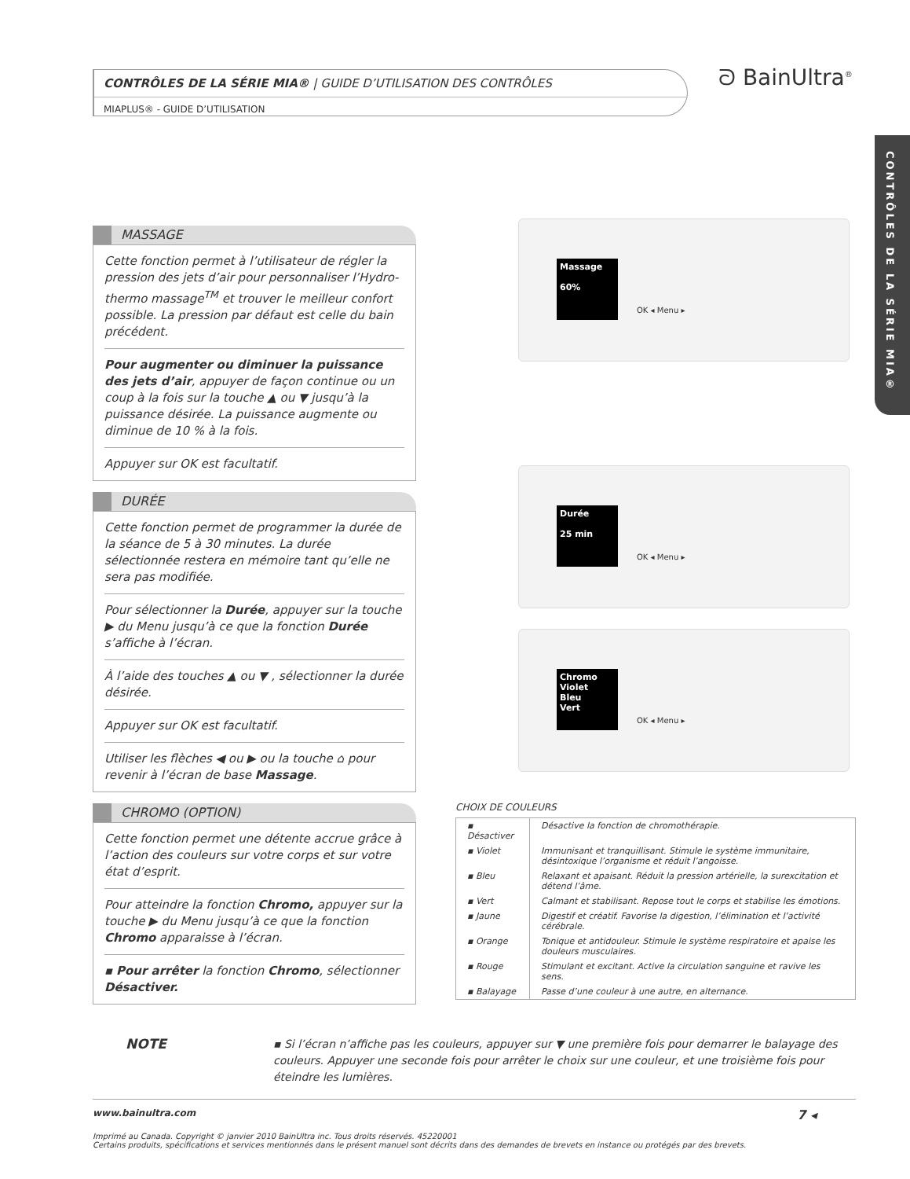CONTRÔLES DE LA SÉRIE MIA® | GUIDE D’UTILISATION DES CONTRÔLES
MIAPLUS® - GUIDE D’UTILISATION
ᘐ BainUltra<sup>®</sup>
CONTRÔLES DE LA SÉRIE MIA®
MASSAGE
Cette fonction permet à l’utilisateur de régler la pression des jets d’air pour personnaliser l’Hydro-thermo massage<sup>TM</sup> et trouver le meilleur confort possible. La pression par défaut est celle du bain précédent.
Pour augmenter ou diminuer la puissance des jets d’air, appuyer de façon continue ou un coup à la fois sur la touche ▲ ou ▼ jusqu’à la puissance désirée. La puissance augmente ou diminue de 10 % à la fois.
Appuyer sur OK est facultatif.
DURÉE
Cette fonction permet de programmer la durée de la séance de 5 à 30 minutes. La durée sélectionnée restera en mémoire tant qu’elle ne sera pas modifiée.
Pour sélectionner la Durée, appuyer sur la touche ▶ du Menu jusqu’à ce que la fonction Durée s’affiche à l’écran.
À l’aide des touches ▲ ou ▼ , sélectionner la durée désirée.
Appuyer sur OK est facultatif.
Utiliser les flèches ◀ ou ▶ ou la touche ⌂ pour revenir à l’écran de base Massage.
CHROMO (OPTION)
Cette fonction permet une détente accrue grâce à l’action des couleurs sur votre corps et sur votre état d’esprit.
Pour atteindre la fonction Chromo, appuyer sur la touche ▶ du Menu jusqu’à ce que la fonction Chromo apparaisse à l’écran.
▪ Pour arrêter la fonction Chromo, sélectionner Désactiver.
Massage
60%
OK ◂ Menu ▸
Durée
25 min
OK ◂ Menu ▸
Chromo
Violet
Bleu
Vert
OK ◂ Menu ▸
CHOIX DE COULEURS
| ▪ Désactiver | Désactive la fonction de chromothérapie. |
| ▪ Violet | Immunisant et tranquillisant. Stimule le système immunitaire, désintoxique l’organisme et réduit l’angoisse. |
| ▪ Bleu | Relaxant et apaisant. Réduit la pression artérielle, la surexcitation et détend l’âme. |
| ▪ Vert | Calmant et stabilisant. Repose tout le corps et stabilise les émotions. |
| ▪ Jaune | Digestif et créatif. Favorise la digestion, l’élimination et l’activité cérébrale. |
| ▪ Orange | Tonique et antidouleur. Stimule le système respiratoire et apaise les douleurs musculaires. |
| ▪ Rouge | Stimulant et excitant. Active la circulation sanguine et ravive les sens. |
| ▪ Balayage | Passe d’une couleur à une autre, en alternance. |
NOTE
▪ Si l’écran n’affiche pas les couleurs, appuyer sur ▼ une première fois pour demarrer le balayage des couleurs. Appuyer une seconde fois pour arrêter le choix sur une couleur, et une troisième fois pour éteindre les lumières.
www.bainultra.com 7 ◂
Imprimé au Canada. Copyright © janvier 2010 BainUltra inc. Tous droits réservés. 45220001
Certains produits, spécifications et services mentionnés dans le présent manuel sont décrits dans des demandes de brevets en instance ou protégés par des brevets.